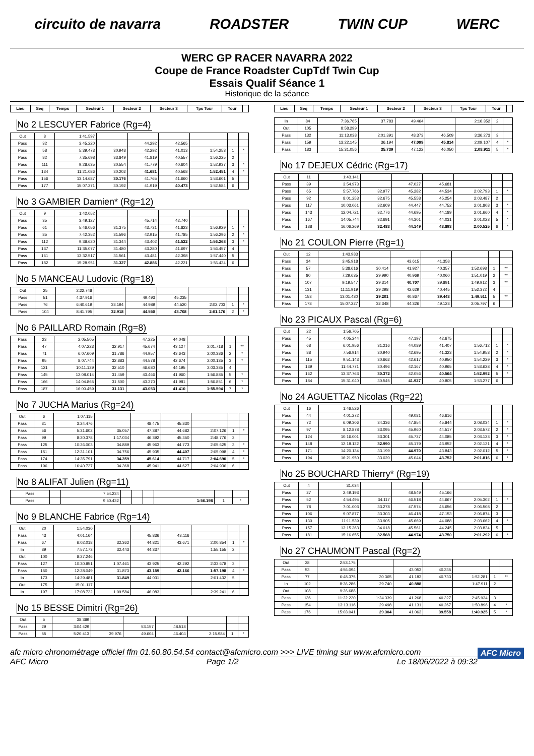circuito de navarra ROADSTER TWIN CUP WERC
WERC GP RACER NAVARRA 2022
Coupe de France Roadster CupTdf Twin Cup
Essais Qualif Séance 1
Historique de la séance
| Lieu | Seq | Temps | Secteur 1 | Secteur 2 | Secteur 3 | Tps Tour | Tour | |
| --- | --- | --- | --- | --- | --- | --- | --- | --- |
No 2 LESCUYER Fabrice (Rg=4)
| Out | 8 | 1:41.597 | | | | | | |
| Pass | 32 | 3:45.220 | | 44.292 | 42.565 | | | |
| Pass | 58 | 5:39.473 | 30.948 | 42.292 | 41.013 | 1:54.253 | 1 | * |
| Pass | 82 | 7:35.698 | 33.849 | 41.819 | 40.557 | 1:56.225 | 2 | |
| Pass | 111 | 9:28.635 | 30.554 | 41.779 | 40.604 | 1:52.937 | 3 | * |
| Pass | 134 | 11:21.086 | 30.202 | 41.681 | 40.568 | 1:52.451 | 4 | * |
| Pass | 156 | 13:14.687 | 30.176 | 41.765 | 41.660 | 1:53.601 | 5 | |
| Pass | 177 | 15:07.271 | 30.192 | 41.919 | 40.473 | 1:52.584 | 6 | |
No 3 GAMBIER Damien* (Rg=12)
| Out | 9 | 1:42.052 | | | | | | |
| Pass | 35 | 3:49.127 | | 45.714 | 42.740 | | | |
| Pass | 61 | 5:46.056 | 31.375 | 43.731 | 41.823 | 1:56.929 | 1 | * |
| Pass | 85 | 7:42.352 | 31.596 | 42.915 | 41.785 | 1:56.296 | 2 | * |
| Pass | 112 | 9:38.620 | 31.344 | 43.402 | 41.522 | 1:56.268 | 3 | * |
| Pass | 137 | 11:35.077 | 31.480 | 43.280 | 41.697 | 1:56.457 | 4 | |
| Pass | 161 | 13:32.517 | 31.561 | 43.481 | 42.398 | 1:57.440 | 5 | |
| Pass | 182 | 15:28.951 | 31.327 | 42.886 | 42.221 | 1:56.434 | 6 | |
No 5 MANCEAU Ludovic (Rg=18)
| Out | 25 | 2:22.748 | | | | | | |
| Pass | 51 | 4:37.916 | | 49.493 | 45.235 | | | |
| Pass | 76 | 6:40.619 | 33.194 | 44.989 | 44.520 | 2:02.703 | 1 | * |
| Pass | 104 | 8:41.795 | 32.918 | 44.550 | 43.708 | 2:01.176 | 2 | * |
No 6 PAILLARD Romain (Rg=8)
| Pass | 23 | 2:05.505 | | 47.225 | 44.048 | | | |
| Pass | 47 | 4:07.223 | 32.917 | 45.674 | 43.127 | 2:01.718 | 1 | ** |
| Pass | 71 | 6:07.609 | 31.786 | 44.957 | 43.643 | 2:00.386 | 2 | * |
| Pass | 95 | 8:07.744 | 32.883 | 44.578 | 42.674 | 2:00.135 | 3 | * |
| Pass | 121 | 10:11.129 | 32.510 | 46.680 | 44.195 | 2:03.385 | 4 | |
| Pass | 145 | 12:08.014 | 31.459 | 43.466 | 41.960 | 1:56.885 | 5 | * |
| Pass | 166 | 14:04.865 | 31.500 | 43.370 | 41.981 | 1:56.851 | 6 | * |
| Pass | 187 | 16:00.459 | 31.131 | 43.053 | 41.410 | 1:55.594 | 7 | * |
No 7 JUCHA Marius (Rg=24)
| Out | 6 | 1:07.115 | | | | | | |
| Pass | 31 | 3:24.476 | | 48.475 | 45.830 | | | |
| Pass | 56 | 5:31.602 | 35.057 | 47.387 | 44.682 | 2:07.126 | 1 | * |
| Pass | 99 | 8:20.378 | 1:17.034 | 46.392 | 45.350 | 2:48.776 | 2 | |
| Pass | 125 | 10:26.003 | 34.889 | 45.963 | 44.773 | 2:05.625 | 3 | * |
| Pass | 151 | 12:31.101 | 34.756 | 45.935 | 44.407 | 2:05.098 | 4 | * |
| Pass | 174 | 14:35.791 | 34.359 | 45.614 | 44.717 | 2:04.690 | 5 | * |
| Pass | 196 | 16:40.727 | 34.368 | 45.941 | 44.627 | 2:04.936 | 6 | |
No 8 ALIFAT Julien (Rg=11)
| Pass | | 7:54.234 | | | | | | |
| Pass | | 9:50.432 | | | | 1:56.198 | 1 | * |
No 9 BLANCHE Fabrice (Rg=14)
| Out | 20 | 1:54.030 | | | | | | |
| Pass | 43 | 4:01.164 | | 45.836 | 43.116 | | | |
| Pass | 67 | 6:02.018 | 32.362 | 44.821 | 43.671 | 2:00.854 | 1 | * |
| In | 89 | 7:57.173 | 32.443 | 44.337 | | 1:55.155 | 2 | |
| Out | 100 | 8:27.246 | | | | | | |
| Pass | 127 | 10:30.851 | 1:07.461 | 43.925 | 42.292 | 2:33.678 | 3 | |
| Pass | 150 | 12:28.049 | 31.873 | 43.159 | 42.166 | 1:57.198 | 4 | * |
| In | 173 | 14:29.481 | 31.849 | 44.031 | | 2:01.432 | 5 | |
| Out | 175 | 15:01.117 | | | | | | |
| In | 197 | 17:08.722 | 1:09.584 | 46.083 | | 2:39.241 | 6 | |
No 15 BESSE Dimitri (Rg=26)
| Out | 5 | 38.389 | | | | | | |
| Pass | 29 | 3:04.429 | | 53.157 | 48.518 | | | |
| Pass | 55 | 5:20.413 | 39.976 | 49.604 | 46.404 | 2:15.984 | 1 | * |
| Lieu | Seq | Temps | Secteur 1 | Secteur 2 | Secteur 3 | Tps Tour | Tour | |
| --- | --- | --- | --- | --- | --- | --- | --- | --- |
| In | 84 | 7:36.765 | 37.783 | 49.464 | | 2:16.352 | 2 | |
| Out | 105 | 8:58.299 | | | | | | |
| Pass | 132 | 11:13.038 | 2:01.391 | 48.373 | 46.509 | 3:36.273 | 3 | |
| Pass | 159 | 13:22.145 | 36.194 | 47.099 | 45.814 | 2:09.107 | 4 | * |
| Pass | 183 | 15:31.056 | 35.739 | 47.122 | 46.050 | 2:08.911 | 5 | * |
No 17 DEJEUX Cédric (Rg=17)
| Out | 11 | 1:43.141 | | | | | | |
| Pass | 39 | 3:54.973 | | 47.027 | 45.681 | | | |
| Pass | 65 | 5:57.766 | 32.977 | 45.282 | 44.534 | 2:02.793 | 1 | * |
| Pass | 92 | 8:01.253 | 32.675 | 45.558 | 45.254 | 2:03.487 | 2 | |
| Pass | 117 | 10:03.061 | 32.609 | 44.447 | 44.752 | 2:01.808 | 3 | * |
| Pass | 143 | 12:04.721 | 32.776 | 44.695 | 44.189 | 2:01.660 | 4 | * |
| Pass | 167 | 14:05.744 | 32.691 | 44.301 | 44.031 | 2:01.023 | 5 | * |
| Pass | 188 | 16:06.269 | 32.483 | 44.149 | 43.893 | 2:00.525 | 6 | * |
No 21 COULON Pierre (Rg=1)
| Out | 12 | 1:43.983 | | | | | | |
| Pass | 34 | 3:45.918 | | 43.615 | 41.358 | | | |
| Pass | 57 | 5:38.616 | 30.414 | 41.927 | 40.357 | 1:52.698 | 1 | ** |
| Pass | 80 | 7:29.635 | 29.990 | 40.969 | 40.060 | 1:51.019 | 2 | ** |
| Pass | 107 | 9:19.547 | 29.314 | 40.707 | 39.891 | 1:49.912 | 3 | ** |
| Pass | 131 | 11:11.919 | 29.298 | 42.629 | 40.445 | 1:52.372 | 4 | |
| Pass | 153 | 13:01.430 | 29.201 | 40.867 | 39.443 | 1:49.511 | 5 | ** |
| Pass | 178 | 15:07.227 | 32.348 | 44.326 | 49.123 | 2:05.797 | 6 | |
No 23 PICAUX Pascal (Rg=6)
| Out | 22 | 1:56.705 | | | | | | |
| Pass | 45 | 4:05.244 | | 47.197 | 42.675 | | | |
| Pass | 68 | 6:01.956 | 31.216 | 44.089 | 41.407 | 1:56.712 | 1 | * |
| Pass | 88 | 7:56.914 | 30.940 | 42.695 | 41.323 | 1:54.958 | 2 | * |
| Pass | 115 | 9:51.143 | 30.662 | 42.617 | 40.950 | 1:54.229 | 3 | * |
| Pass | 139 | 11:44.771 | 30.496 | 42.167 | 40.965 | 1:53.628 | 4 | * |
| Pass | 162 | 13:37.763 | 30.372 | 42.056 | 40.564 | 1:52.992 | 5 | * |
| Pass | 184 | 15:31.040 | 30.545 | 41.927 | 40.805 | 1:53.277 | 6 | |
No 24 AGUETTAZ Nicolas (Rg=22)
| Out | 16 | 1:46.526 | | | | | | |
| Pass | 44 | 4:01.272 | | 49.081 | 46.616 | | | |
| Pass | 72 | 6:09.306 | 34.336 | 47.854 | 45.844 | 2:08.034 | 1 | * |
| Pass | 97 | 8:12.878 | 33.095 | 45.960 | 44.517 | 2:03.572 | 2 | * |
| Pass | 124 | 10:16.001 | 33.301 | 45.737 | 44.085 | 2:03.123 | 3 | * |
| Pass | 148 | 12:18.122 | 32.990 | 45.179 | 43.952 | 2:02.121 | 4 | * |
| Pass | 171 | 14:20.134 | 33.199 | 44.970 | 43.843 | 2:02.012 | 5 | * |
| Pass | 194 | 16:21.950 | 33.020 | 45.044 | 43.752 | 2:01.816 | 6 | * |
No 25 BOUCHARD Thierry* (Rg=19)
| Out | 4 | 31.034 | | | | | | |
| Pass | 27 | 2:49.193 | | 48.549 | 45.166 | | | |
| Pass | 52 | 4:54.495 | 34.117 | 46.518 | 44.667 | 2:05.302 | 1 | * |
| Pass | 78 | 7:01.003 | 33.278 | 47.574 | 45.656 | 2:06.508 | 2 | |
| Pass | 106 | 9:07.877 | 33.303 | 46.418 | 47.153 | 2:06.874 | 3 | |
| Pass | 130 | 11:11.539 | 33.905 | 45.669 | 44.088 | 2:03.662 | 4 | * |
| Pass | 157 | 13:15.363 | 34.018 | 45.561 | 44.245 | 2:03.824 | 5 | |
| Pass | 181 | 15:16.655 | 32.568 | 44.974 | 43.750 | 2:01.292 | 6 | * |
No 27 CHAUMONT Pascal (Rg=2)
| Out | 28 | 2:53.175 | | | | | | |
| Pass | 53 | 4:56.094 | | 43.053 | 40.335 | | | |
| Pass | 77 | 6:48.375 | 30.365 | 41.183 | 40.733 | 1:52.281 | 1 | ** |
| In | 102 | 8:36.286 | 29.740 | 40.888 | | 1:47.911 | 2 | |
| Out | 108 | 9:26.688 | | | | | | |
| Pass | 136 | 11:22.220 | 1:24.339 | 41.268 | 40.327 | 2:45.934 | 3 | |
| Pass | 154 | 13:13.116 | 29.498 | 41.131 | 40.267 | 1:50.896 | 4 | * |
| Pass | 176 | 15:03.041 | 29.304 | 41.063 | 39.558 | 1:49.925 | 5 | * |
afc micro chronométrage officiel ffm 01.60.80.54.54 contact@afcmicro.com >>> LIVE timing sur www.afcmicro.com AFC Micro
AFC Micro Page 1/2 Le 18/06/2022 à 09:32